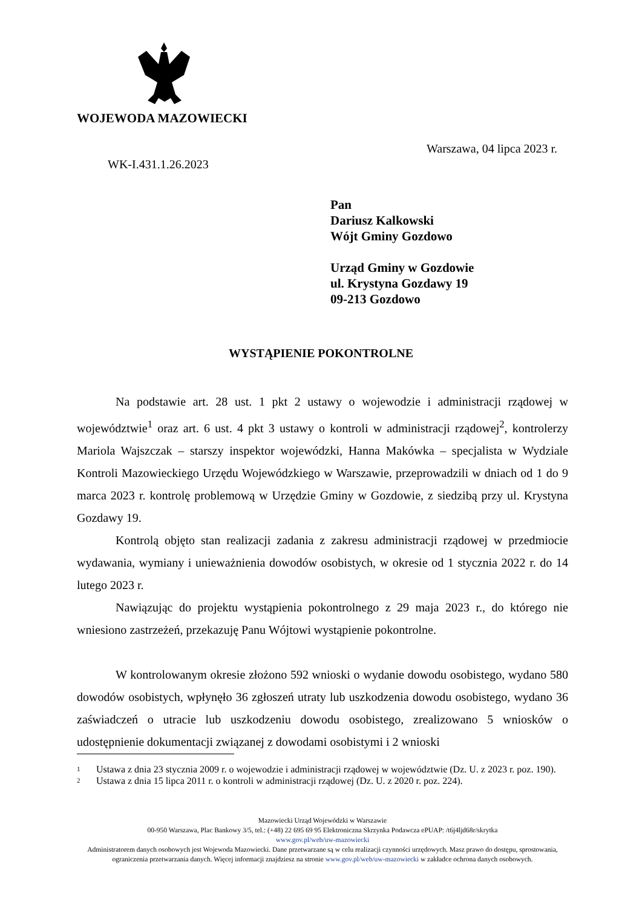WOJEWODA MAZOWIECKI
Warszawa, 04 lipca 2023 r.
WK-I.431.1.26.2023
Pan
Dariusz Kalkowski
Wójt Gminy Gozdowo
Urząd Gminy w Gozdowie
ul. Krystyna Gozdawy 19
09-213 Gozdowo
WYSTĄPIENIE POKONTROLNE
Na podstawie art. 28 ust. 1 pkt 2 ustawy o wojewodzie i administracji rządowej w województwie<sup>1</sup> oraz art. 6 ust. 4 pkt 3 ustawy o kontroli w administracji rządowej<sup>2</sup>, kontrolerzy Mariola Wajszczak – starszy inspektor wojewódzki, Hanna Makówka – specjalista w Wydziale Kontroli Mazowieckiego Urzędu Wojewódzkiego w Warszawie, przeprowadzili w dniach od 1 do 9 marca 2023 r. kontrolę problemową w Urzędzie Gminy w Gozdowie, z siedzibą przy ul. Krystyna Gozdawy 19.
Kontrolą objęto stan realizacji zadania z zakresu administracji rządowej w przedmiocie wydawania, wymiany i unieważnienia dowodów osobistych, w okresie od 1 stycznia 2022 r. do 14 lutego 2023 r.
Nawiązując do projektu wystąpienia pokontrolnego z 29 maja 2023 r., do którego nie wniesiono zastrzeżeń, przekazuję Panu Wójtowi wystąpienie pokontrolne.
W kontrolowanym okresie złożono 592 wnioski o wydanie dowodu osobistego, wydano 580 dowodów osobistych, wpłynęło 36 zgłoszeń utraty lub uszkodzenia dowodu osobistego, wydano 36 zaświadczeń o utracie lub uszkodzeniu dowodu osobistego, zrealizowano 5 wniosków o udostępnienie dokumentacji związanej z dowodami osobistymi i 2 wnioski
1 Ustawa z dnia 23 stycznia 2009 r. o wojewodzie i administracji rządowej w województwie (Dz. U. z 2023 r. poz. 190).
2 Ustawa z dnia 15 lipca 2011 r. o kontroli w administracji rządowej (Dz. U. z 2020 r. poz. 224).
Mazowiecki Urząd Wojewódzki w Warszawie
00-950 Warszawa, Plac Bankowy 3/5, tel.: (+48) 22 695 69 95 Elektroniczna Skrzynka Podawcza ePUAP: /t6j4ljd68r/skrytka
www.gov.pl/web/uw-mazowiecki
Administratorem danych osobowych jest Wojewoda Mazowiecki. Dane przetwarzane są w celu realizacji czynności urzędowych. Masz prawo do dostępu, sprostowania, ograniczenia przetwarzania danych. Więcej informacji znajdziesz na stronie www.gov.pl/web/uw-mazowiecki w zakładce ochrona danych osobowych.